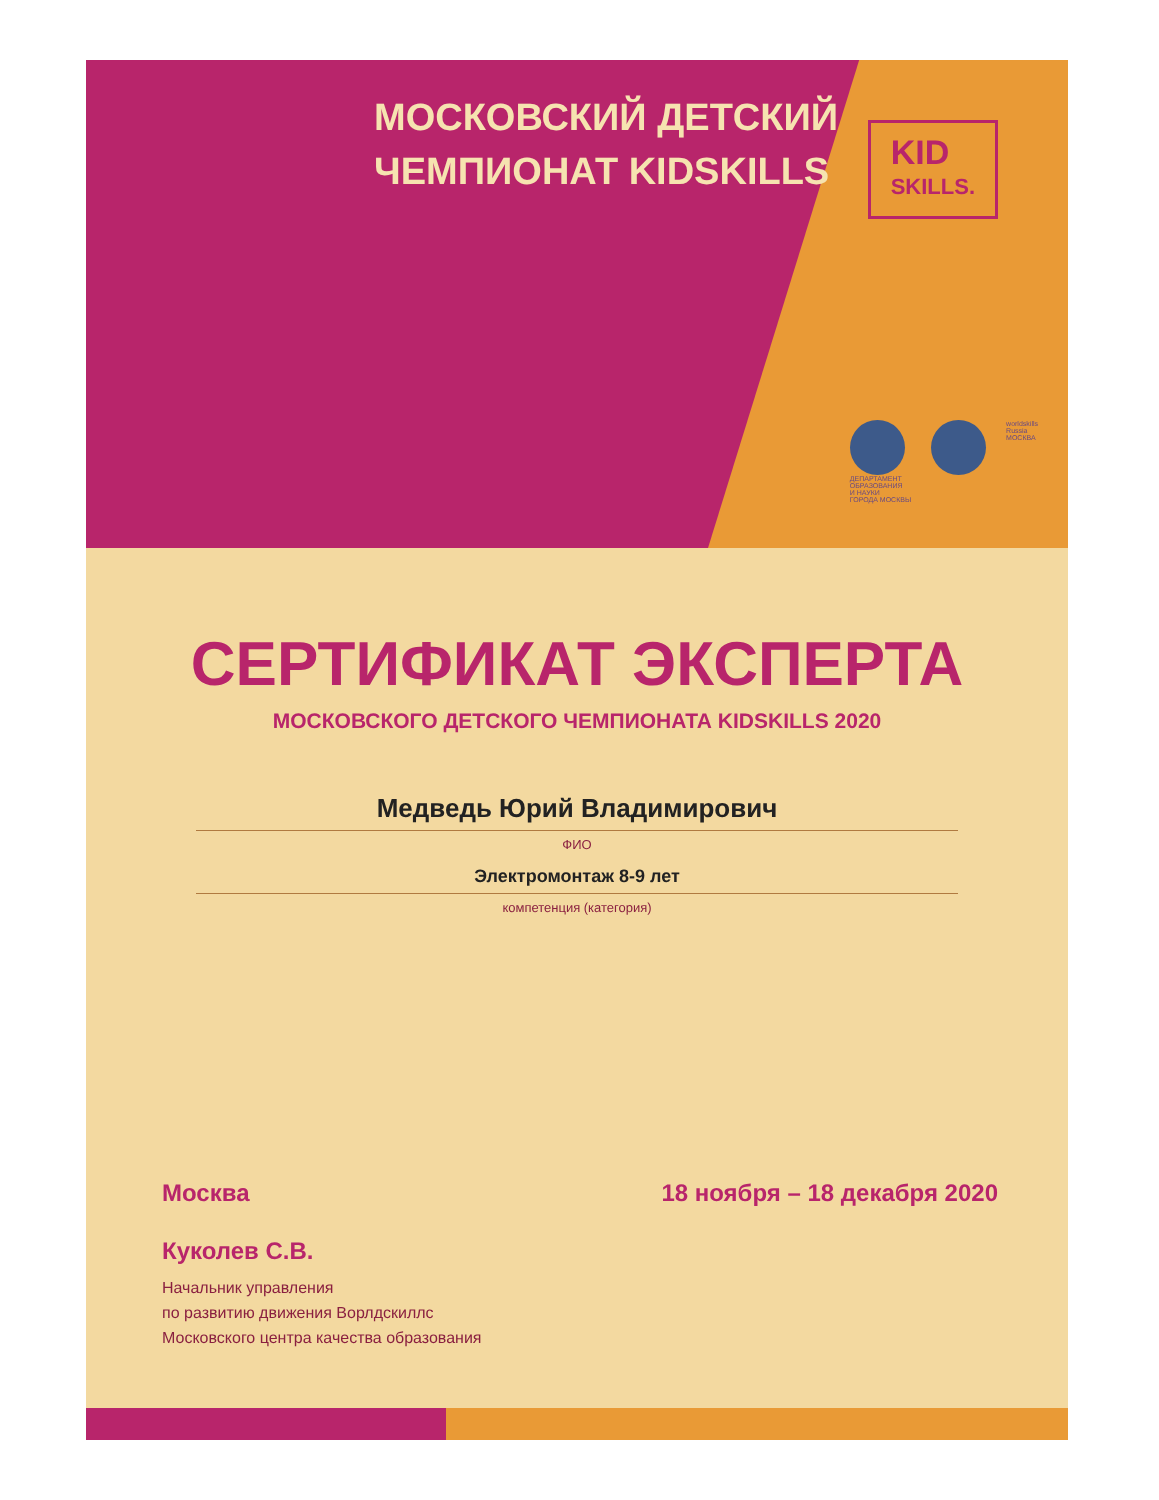МОСКОВСКИЙ ДЕТСКИЙ
ЧЕМПИОНАТ KIDSKILLS
KID
SKILLS.
ДЕПАРТАМЕНТ
ОБРАЗОВАНИЯ
И НАУКИ
ГОРОДА МОСКВЫ
worldskills
Russia
МОСКВА
СЕРТИФИКАТ ЭКСПЕРТА
МОСКОВСКОГО ДЕТСКОГО ЧЕМПИОНАТА KIDSKILLS 2020
Медведь Юрий Владимирович
ФИО
Электромонтаж 8-9 лет
компетенция (категория)
Москва 18 ноября – 18 декабря 2020
Куколев С.В.
Начальник управления
по развитию движения Ворлдскиллс
Московского центра качества образования